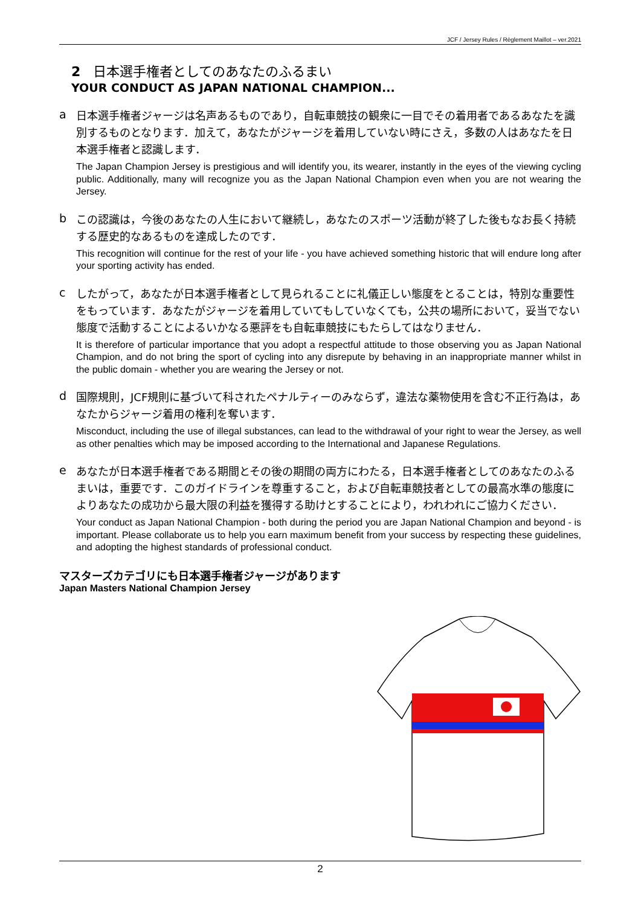JCF / Jersey Rules / Règlement Maillot – ver.2021
2 日本選手権者としてのあなたのふるまい
YOUR CONDUCT AS JAPAN NATIONAL CHAMPION...
a
日本選手権者ジャージは名声あるものであり，自転車競技の観衆に一目でその着用者であるあなたを識別するものとなります．加えて，あなたがジャージを着用していない時にさえ，多数の人はあなたを日本選手権者と認識します．
The Japan Champion Jersey is prestigious and will identify you, its wearer, instantly in the eyes of the viewing cycling public. Additionally, many will recognize you as the Japan National Champion even when you are not wearing the Jersey.
b
この認識は，今後のあなたの人生において継続し，あなたのスポーツ活動が終了した後もなお長く持続する歴史的なあるものを達成したのです．
This recognition will continue for the rest of your life - you have achieved something historic that will endure long after your sporting activity has ended.
c
したがって，あなたが日本選手権者として見られることに礼儀正しい態度をとることは，特別な重要性をもっています．あなたがジャージを着用していてもしていなくても，公共の場所において，妥当でない態度で活動することによるいかなる悪評をも自転車競技にもたらしてはなりません．
It is therefore of particular importance that you adopt a respectful attitude to those observing you as Japan National Champion, and do not bring the sport of cycling into any disrepute by behaving in an inappropriate manner whilst in the public domain - whether you are wearing the Jersey or not.
d
国際規則，JCF規則に基づいて科されたペナルティーのみならず，違法な薬物使用を含む不正行為は，あなたからジャージ着用の権利を奪います．
Misconduct, including the use of illegal substances, can lead to the withdrawal of your right to wear the Jersey, as well as other penalties which may be imposed according to the International and Japanese Regulations.
e
あなたが日本選手権者である期間とその後の期間の両方にわたる，日本選手権者としてのあなたのふるまいは，重要です．このガイドラインを尊重すること，および自転車競技者としての最高水準の態度によりあなたの成功から最大限の利益を獲得する助けとすることにより，われわれにご協力ください．
Your conduct as Japan National Champion - both during the period you are Japan National Champion and beyond - is important. Please collaborate us to help you earn maximum benefit from your success by respecting these guidelines, and adopting the highest standards of professional conduct.
マスターズカテゴリにも日本選手権者ジャージがあります
Japan Masters National Champion Jersey
2